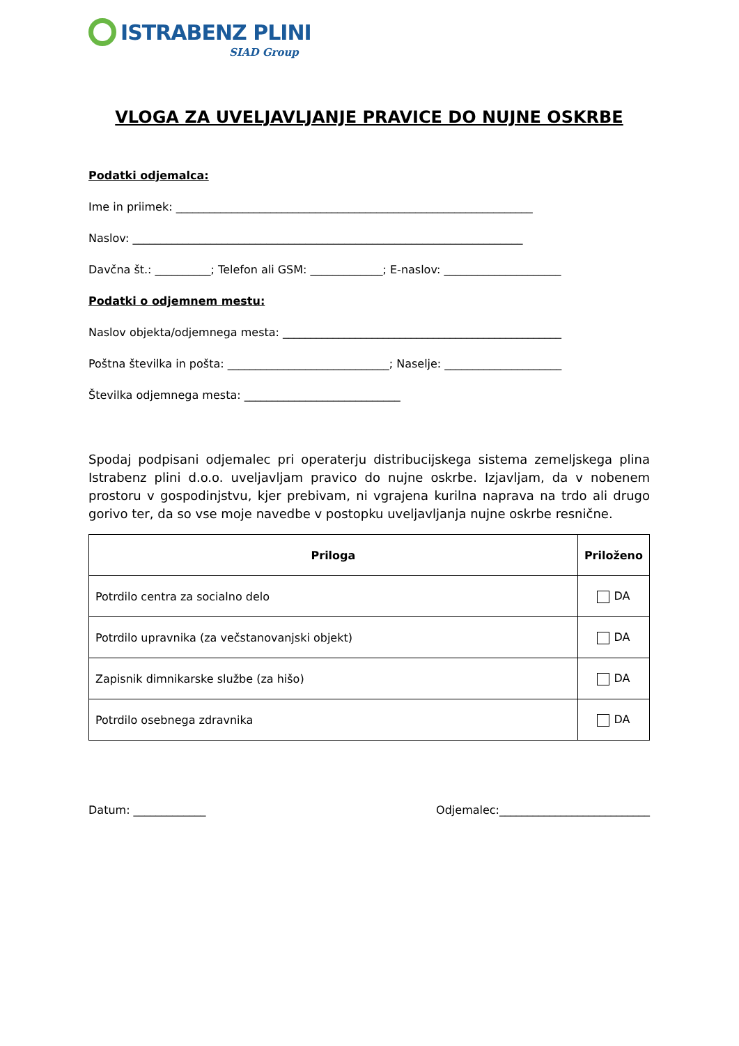ISTRABENZ PLINI
SIAD Group
VLOGA ZA UVELJAVLJANJE PRAVICE DO NUJNE OSKRBE
Podatki odjemalca:
Ime in priimek: ________________________________________________________________
Naslov: ______________________________________________________________________
Davčna št.: __________; Telefon ali GSM: _____________; E-naslov: _____________________
Podatki o odjemnem mestu:
Naslov objekta/odjemnega mesta: __________________________________________________
Poštna številka in pošta: _____________________________; Naselje: _____________________
Številka odjemnega mesta: ____________________________
Spodaj podpisani odjemalec pri operaterju distribucijskega sistema zemeljskega plina Istrabenz plini d.o.o. uveljavljam pravico do nujne oskrbe. Izjavljam, da v nobenem prostoru v gospodinjstvu, kjer prebivam, ni vgrajena kurilna naprava na trdo ali drugo gorivo ter, da so vse moje navedbe v postopku uveljavljanja nujne oskrbe resnične.
| Priloga | Priloženo |
| --- | --- |
| Potrdilo centra za socialno delo | DA |
| Potrdilo upravnika (za večstanovanjski objekt) | DA |
| Zapisnik dimnikarske službe (za hišo) | DA |
| Potrdilo osebnega zdravnika | DA |
Datum: _____________ Odjemalec:___________________________